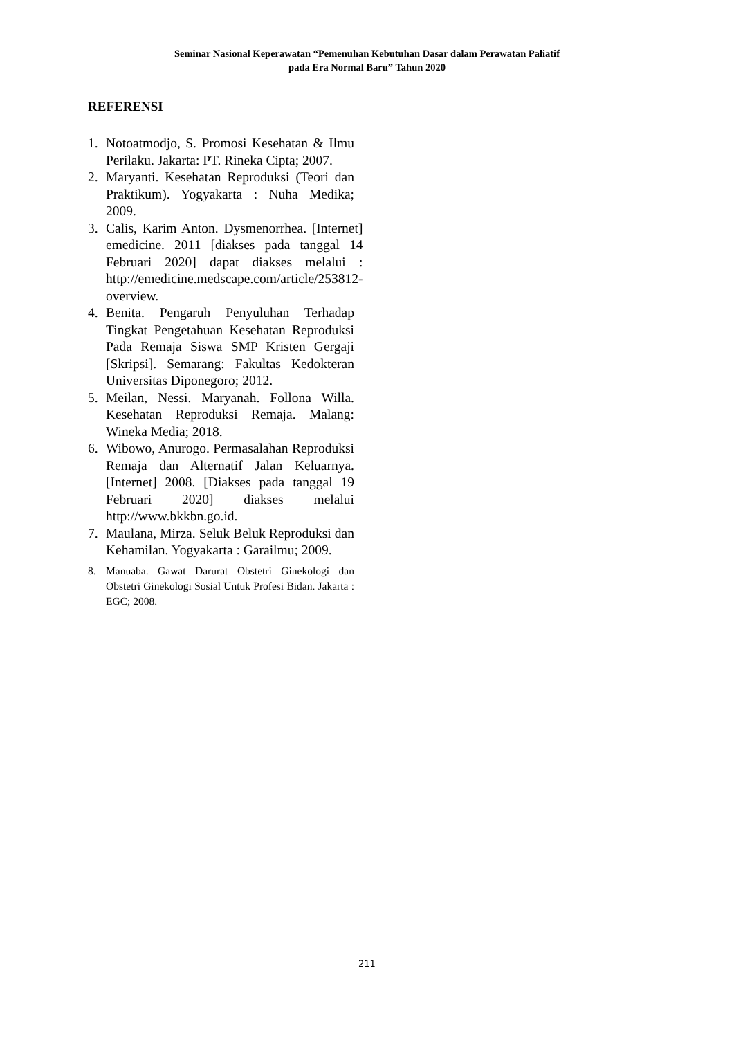Seminar Nasional Keperawatan “Pemenuhan Kebutuhan Dasar dalam Perawatan Paliatif
pada Era Normal Baru” Tahun 2020
REFERENSI
1. Notoatmodjo, S. Promosi Kesehatan & Ilmu Perilaku. Jakarta: PT. Rineka Cipta; 2007.
2. Maryanti. Kesehatan Reproduksi (Teori dan Praktikum). Yogyakarta : Nuha Medika; 2009.
3. Calis, Karim Anton. Dysmenorrhea. [Internet] emedicine. 2011 [diakses pada tanggal 14 Februari 2020] dapat diakses melalui : http://emedicine.medscape.com/article/253812-overview.
4. Benita. Pengaruh Penyuluhan Terhadap Tingkat Pengetahuan Kesehatan Reproduksi Pada Remaja Siswa SMP Kristen Gergaji [Skripsi]. Semarang: Fakultas Kedokteran Universitas Diponegoro; 2012.
5. Meilan, Nessi. Maryanah. Follona Willa. Kesehatan Reproduksi Remaja. Malang: Wineka Media; 2018.
6. Wibowo, Anurogo. Permasalahan Reproduksi Remaja dan Alternatif Jalan Keluarnya. [Internet] 2008. [Diakses pada tanggal 19 Februari 2020] diakses melalui http://www.bkkbn.go.id.
7. Maulana, Mirza. Seluk Beluk Reproduksi dan Kehamilan. Yogyakarta : Garailmu; 2009.
8. Manuaba. Gawat Darurat Obstetri Ginekologi dan Obstetri Ginekologi Sosial Untuk Profesi Bidan. Jakarta : EGC; 2008.
211